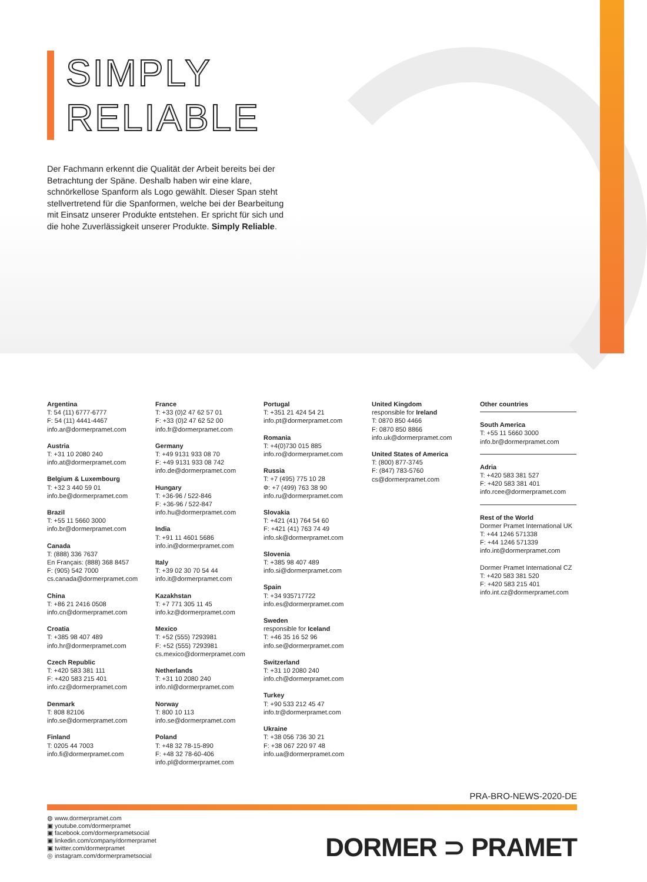SIMPLY
RELIABLE
Der Fachmann erkennt die Qualität der Arbeit bereits bei der Betrachtung der Späne. Deshalb haben wir eine klare, schnörkellose Spanform als Logo gewählt. Dieser Span steht stellvertretend für die Spanformen, welche bei der Bearbeitung mit Einsatz unserer Produkte entstehen. Er spricht für sich und die hohe Zuverlässigkeit unserer Produkte. Simply Reliable.
Argentina
T: 54 (11) 6777-6777
F: 54 (11) 4441-4467
info.ar@dormerpramet.com
Austria
T: +31 10 2080 240
info.at@dormerpramet.com
Belgium & Luxembourg
T: +32 3 440 59 01
info.be@dormerpramet.com
Brazil
T: +55 11 5660 3000
info.br@dormerpramet.com
Canada
T: (888) 336 7637
En Français: (888) 368 8457
F: (905) 542 7000
cs.canada@dormerpramet.com
China
T: +86 21 2416 0508
info.cn@dormerpramet.com
Croatia
T: +385 98 407 489
info.hr@dormerpramet.com
Czech Republic
T: +420 583 381 111
F: +420 583 215 401
info.cz@dormerpramet.com
Denmark
T: 808 82106
info.se@dormerpramet.com
Finland
T: 0205 44 7003
info.fi@dormerpramet.com
France
T: +33 (0)2 47 62 57 01
F: +33 (0)2 47 62 52 00
info.fr@dormerpramet.com
Germany
T: +49 9131 933 08 70
F: +49 9131 933 08 742
info.de@dormerpramet.com
Hungary
T: +36-96 / 522-846
F: +36-96 / 522-847
info.hu@dormerpramet.com
India
T: +91 11 4601 5686
info.in@dormerpramet.com
Italy
T: +39 02 30 70 54 44
info.it@dormerpramet.com
Kazakhstan
T: +7 771 305 11 45
info.kz@dormerpramet.com
Mexico
T: +52 (555) 7293981
F: +52 (555) 7293981
cs.mexico@dormerpramet.com
Netherlands
T: +31 10 2080 240
info.nl@dormerpramet.com
Norway
T: 800 10 113
info.se@dormerpramet.com
Poland
T: +48 32 78-15-890
F: +48 32 78-60-406
info.pl@dormerpramet.com
Portugal
T: +351 21 424 54 21
info.pt@dormerpramet.com
Romania
T: +4(0)730 015 885
info.ro@dormerpramet.com
Russia
T: +7 (495) 775 10 28
Ф: +7 (499) 763 38 90
info.ru@dormerpramet.com
Slovakia
T: +421 (41) 764 54 60
F: +421 (41) 763 74 49
info.sk@dormerpramet.com
Slovenia
T: +385 98 407 489
info.si@dormerpramet.com
Spain
T: +34 935717722
info.es@dormerpramet.com
Sweden
responsible for Iceland
T: +46 35 16 52 96
info.se@dormerpramet.com
Switzerland
T: +31 10 2080 240
info.ch@dormerpramet.com
Turkey
T: +90 533 212 45 47
info.tr@dormerpramet.com
Ukraine
T: +38 056 736 30 21
F: +38 067 220 97 48
info.ua@dormerpramet.com
United Kingdom
responsible for Ireland
T: 0870 850 4466
F: 0870 850 8866
info.uk@dormerpramet.com
United States of America
T: (800) 877-3745
F: (847) 783-5760
cs@dormerpramet.com
Other countries
South America
T: +55 11 5660 3000
info.br@dormerpramet.com
Adria
T: +420 583 381 527
F: +420 583 381 401
info.rcee@dormerpramet.com
Rest of the World
Dormer Pramet International UK
T: +44 1246 571338
F: +44 1246 571339
info.int@dormerpramet.com
Dormer Pramet International CZ
T: +420 583 381 520
F: +420 583 215 401
info.int.cz@dormerpramet.com
PRA-BRO-NEWS-2020-DE
◍ www.dormerpramet.com
▣ youtube.com/dormerpramet
▣ facebook.com/dormerprametsocial
▣ linkedin.com/company/dormerpramet
▣ twitter.com/dormerpramet
◎ instagram.com/dormerprametsocial
DORMER ⊃ PRAMET